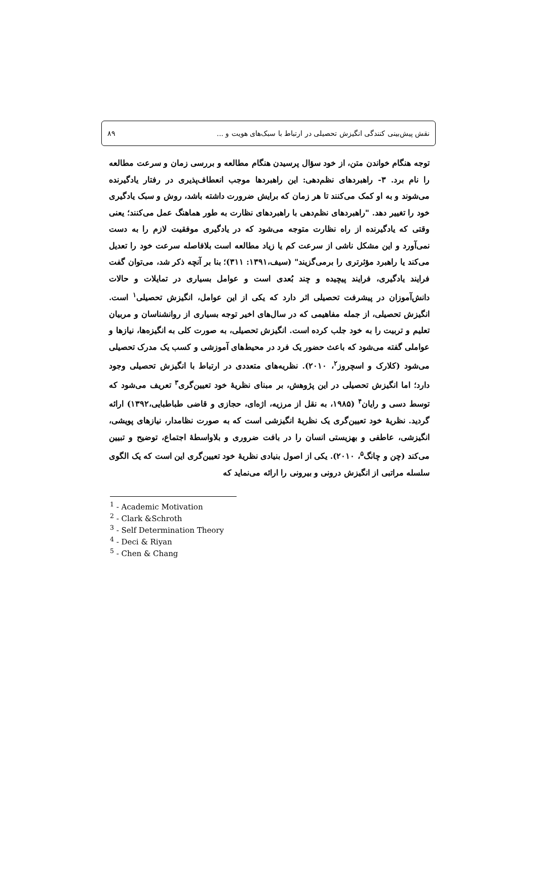نقش پیش‌بینی کنندگی انگیزش تحصیلی در ارتباط با سبک‌های هویت و ... ۸۹
توجه هنگام خواندن متن، از خود سؤال پرسیدن هنگام مطالعه و بررسی زمان و سرعت مطالعه را نام برد. ۳- راهبردهای نظم‌دهی: این راهبردها موجب انعطاف‌پذیری در رفتار یادگیرنده می‌شوند و به او کمک می‌کنند تا هر زمان که برایش ضرورت داشته باشد، روش و سبک یادگیری خود را تغییر دهد. "راهبردهای نظم‌دهی با راهبردهای نظارت به طور هماهنگ عمل می‌کنند؛ یعنی وقتی که یادگیرنده از راه نظارت متوجه می‌شود که در یادگیری موفقیت لازم را به دست نمی‌آورد و این مشکل ناشی از سرعت کم یا زیاد مطالعه است بلافاصله سرعت خود را تعدیل می‌کند یا راهبرد مؤثرتری را برمی‌گزیند" (سیف،۱۳۹۱: ۳۱۱)؛ بنا بر آنچه ذکر شد، می‌توان گفت فرایند یادگیری، فرایند پیچیده و چند بُعدی است و عوامل بسیاری در تمایلات و حالات دانش‌آموزان در پیشرفت تحصیلی اثر دارد که یکی از این عوامل، انگیزش تحصیلی<sup>۱</sup> است. انگیزش تحصیلی، از جمله مفاهیمی که در سال‌های اخیر توجه بسیاری از روانشناسان و مربیان تعلیم و تربیت را به خود جلب کرده است. انگیزش تحصیلی، به صورت کلی به انگیزه‌ها، نیازها و عواملی گفته می‌شود که باعث حضور یک فرد در محیط‌های آموزشی و کسب یک مدرک تحصیلی می‌شود (کلارک و اسچروز<sup>۲</sup>، ۲۰۱۰). نظریه‌های متعددی در ارتباط با انگیزش تحصیلی وجود دارد؛ اما انگیزش تحصیلی در این پژوهش، بر مبنای نظریهٔ خود تعیین‌گری<sup>۳</sup> تعریف می‌شود که توسط دسی و رایان<sup>۴</sup> (۱۹۸۵، به نقل از مرزیه، اژه‌ای، حجازی و قاضی طباطبایی،۱۳۹۲) ارائه گردید. نظریهٔ خود تعیین‌گری یک نظریهٔ انگیزشی است که به صورت نظامدار، نیازهای پویشی، انگیزشی، عاطفی و بهزیستی انسان را در بافت ضروری و بلاواسطهٔ اجتماع، توضیح و تبیین می‌کند (چن و چانگ<sup>۵</sup>، ۲۰۱۰). یکی از اصول بنیادی نظریهٔ خود تعیین‌گری این است که یک الگوی سلسله مراتبی از انگیزش درونی و بیرونی را ارائه می‌نماید که
<sup>1</sup> - Academic Motivation
<sup>2</sup> - Clark &Schroth
<sup>3</sup> - Self Determination Theory
<sup>4</sup> - Deci & Riyan
<sup>5</sup> - Chen & Chang